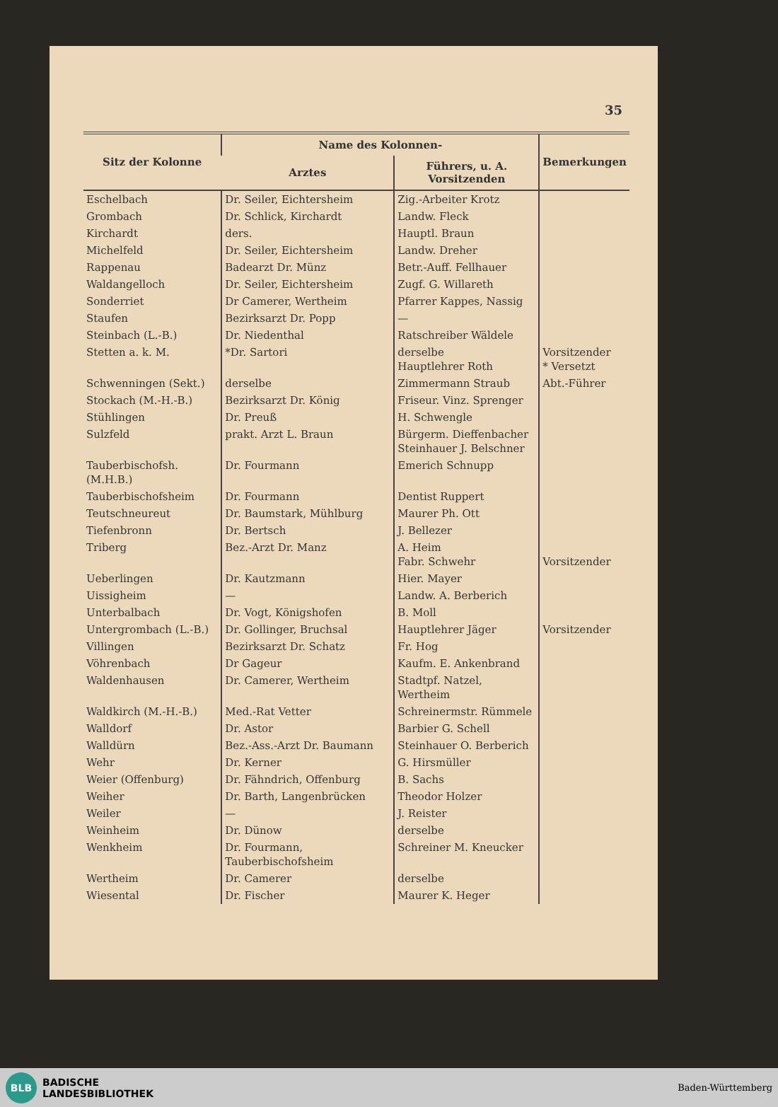35
| Sitz der Kolonne | Name des Kolonnen- | | Bemerkungen |
| --- | --- | --- | --- |
| | Arztes | Führers, u. A. Vorsitzenden | |
| Eschelbach | Dr. Seiler, Eichtersheim | Zig.-Arbeiter Krotz | |
| Grombach | Dr. Schlick, Kirchardt | Landw. Fleck | |
| Kirchardt | ders. | Hauptl. Braun | |
| Michelfeld | Dr. Seiler, Eichtersheim | Landw. Dreher | |
| Rappenau | Badearzt Dr. Münz | Betr.-Auff. Fellhauer | |
| Waldangelloch | Dr. Seiler, Eichtersheim | Zugf. G. Willareth | |
| Sonderriet | Dr Camerer, Wertheim | Pfarrer Kappes, Nassig | |
| Staufen | Bezirksarzt Dr. Popp | — | |
| Steinbach (L.-B.) | Dr. Niedenthal | Ratschreiber Wäldele | |
| Stetten a. k. M. | *Dr. Sartori | derselbe Hauptlehrer Roth | Vorsitzender * Versetzt |
| Schwenningen (Sekt.) | derselbe | Zimmermann Straub | Abt.-Führer |
| Stockach (M.-H.-B.) | Bezirksarzt Dr. König | Friseur. Vinz. Sprenger | |
| Stühlingen | Dr. Preuß | H. Schwengle | |
| Sulzfeld | prakt. Arzt L. Braun | Bürgerm. Dieffenbacher Steinhauer J. Belschner | |
| Tauberbischofsh. (M.H.B.) | Dr. Fourmann | Emerich Schnupp | |
| Tauberbischofsheim | Dr. Fourmann | Dentist Ruppert | |
| Teutschneureut | Dr. Baumstark, Mühlburg | Maurer Ph. Ott | |
| Tiefenbronn | Dr. Bertsch | J. Bellezer | |
| Triberg | Bez.-Arzt Dr. Manz | A. Heim Fabr. Schwehr | Vorsitzender |
| Ueberlingen | Dr. Kautzmann | Hier. Mayer | |
| Uissigheim | — | Landw. A. Berberich | |
| Unterbalbach | Dr. Vogt, Königshofen | B. Moll | |
| Untergrombach (L.-B.) | Dr. Gollinger, Bruchsal | Hauptlehrer Jäger | Vorsitzender |
| Villingen | Bezirksarzt Dr. Schatz | Fr. Hog | |
| Vöhrenbach | Dr Gageur | Kaufm. E. Ankenbrand | |
| Waldenhausen | Dr. Camerer, Wertheim | Stadtpf. Natzel, Wertheim | |
| Waldkirch (M.-H.-B.) | Med.-Rat Vetter | Schreinermstr. Rümmele | |
| Walldorf | Dr. Astor | Barbier G. Schell | |
| Walldürn | Bez.-Ass.-Arzt Dr. Baumann | Steinhauer O. Berberich | |
| Wehr | Dr. Kerner | G. Hirsmüller | |
| Weier (Offenburg) | Dr. Fähndrich, Offenburg | B. Sachs | |
| Weiher | Dr. Barth, Langenbrücken | Theodor Holzer | |
| Weiler | — | J. Reister | |
| Weinheim | Dr. Dünow | derselbe | |
| Wenkheim | Dr. Fourmann, Tauberbischofsheim | Schreiner M. Kneucker | |
| Wertheim | Dr. Camerer | derselbe | |
| Wiesental | Dr. Fischer | Maurer K. Heger | |
BLB
BADISCHE
LANDESBIBLIOTHEK
Baden-Württemberg